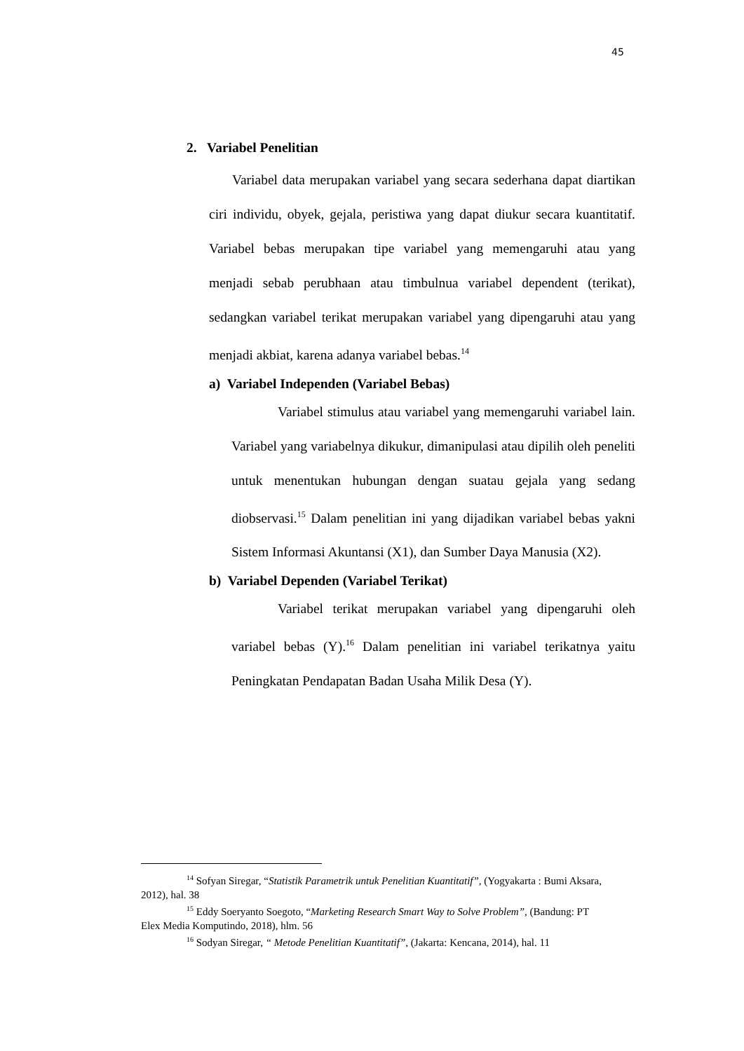45
2. Variabel Penelitian
Variabel data merupakan variabel yang secara sederhana dapat diartikan ciri individu, obyek, gejala, peristiwa yang dapat diukur secara kuantitatif. Variabel bebas merupakan tipe variabel yang memengaruhi atau yang menjadi sebab perubhaan atau timbulnua variabel dependent (terikat), sedangkan variabel terikat merupakan variabel yang dipengaruhi atau yang menjadi akbiat, karena adanya variabel bebas.<sup>14</sup>
a) Variabel Independen (Variabel Bebas)
Variabel stimulus atau variabel yang memengaruhi variabel lain. Variabel yang variabelnya dikukur, dimanipulasi atau dipilih oleh peneliti untuk menentukan hubungan dengan suatau gejala yang sedang diobservasi.<sup>15</sup> Dalam penelitian ini yang dijadikan variabel bebas yakni Sistem Informasi Akuntansi (X1), dan Sumber Daya Manusia (X2).
b) Variabel Dependen (Variabel Terikat)
Variabel terikat merupakan variabel yang dipengaruhi oleh variabel bebas (Y).<sup>16</sup> Dalam penelitian ini variabel terikatnya yaitu Peningkatan Pendapatan Badan Usaha Milik Desa (Y).
<sup>14</sup> Sofyan Siregar, “Statistik Parametrik untuk Penelitian Kuantitatif”, (Yogyakarta : Bumi Aksara, 2012), hal. 38
<sup>15</sup> Eddy Soeryanto Soegoto, “Marketing Research Smart Way to Solve Problem”, (Bandung: PT Elex Media Komputindo, 2018), hlm. 56
<sup>16</sup> Sodyan Siregar, “ Metode Penelitian Kuantitatif”, (Jakarta: Kencana, 2014), hal. 11